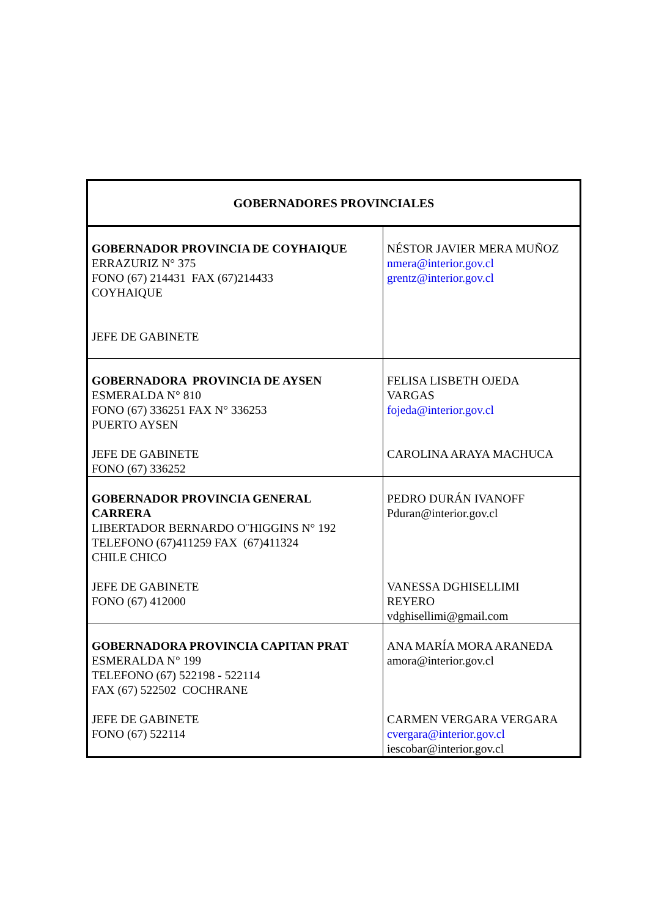| GOBERNADORES PROVINCIALES | |
| --- | --- |
| GOBERNADOR PROVINCIA DE COYHAIQUE ERRAZURIZ N° 375 FONO (67) 214431 FAX (67)214433 COYHAIQUE JEFE DE GABINETE | NÉSTOR JAVIER MERA MUÑOZ nmera@interior.gov.cl grentz@interior.gov.cl |
| GOBERNADORA PROVINCIA DE AYSEN ESMERALDA N° 810 FONO (67) 336251 FAX N° 336253 PUERTO AYSEN JEFE DE GABINETE FONO (67) 336252 | FELISA LISBETH OJEDA VARGAS fojeda@interior.gov.cl CAROLINA ARAYA MACHUCA |
| GOBERNADOR PROVINCIA GENERAL CARRERA LIBERTADOR BERNARDO O¨HIGGINS N° 192 TELEFONO (67)411259 FAX (67)411324 CHILE CHICO JEFE DE GABINETE FONO (67) 412000 | PEDRO DURÁN IVANOFF Pduran@interior.gov.cl VANESSA DGHISELLIMI REYERO vdghisellimi@gmail.com |
| GOBERNADORA PROVINCIA CAPITAN PRAT ESMERALDA N° 199 TELEFONO (67) 522198 - 522114 FAX (67) 522502 COCHRANE JEFE DE GABINETE FONO (67) 522114 | ANA MARÍA MORA ARANEDA amora@interior.gov.cl CARMEN VERGARA VERGARA cvergara@interior.gov.cl iescobar@interior.gov.cl |